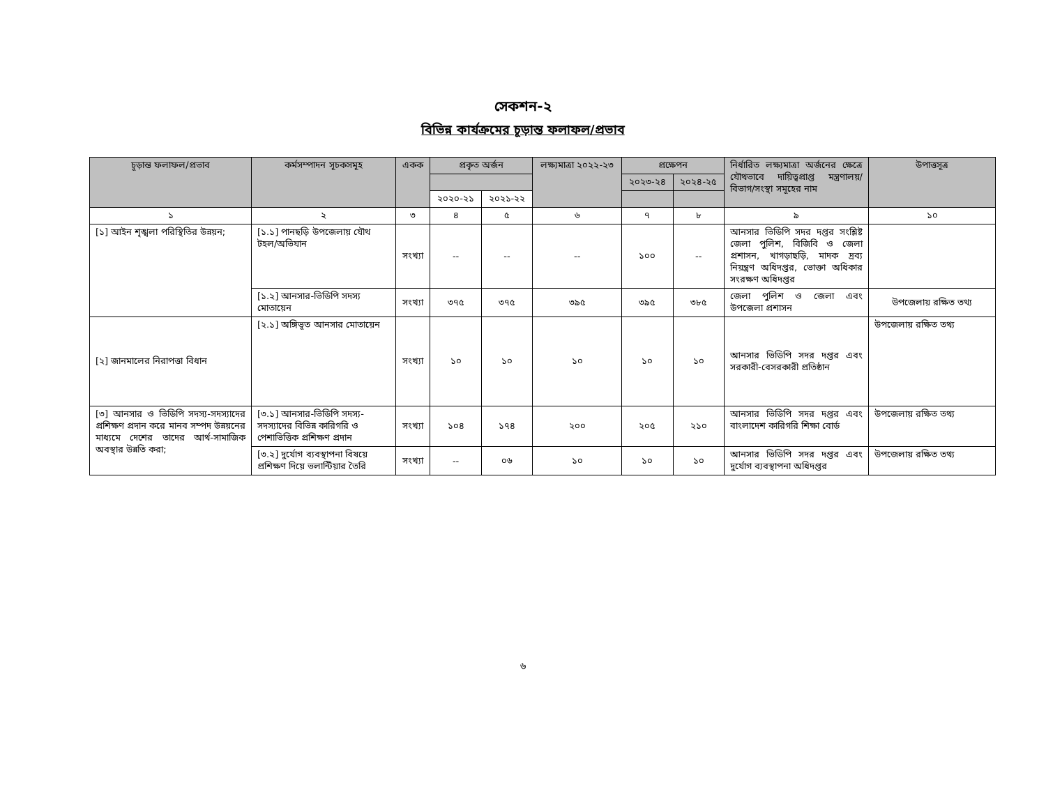সেকশন-২
বিভিন্ন কার্যক্রমের চূড়ান্ত ফলাফল/প্রভাব
| চূড়ান্ত ফলাফল/প্রভাব | কর্মসম্পাদন সূচকসমূহ | একক | প্রকৃত অর্জন | | লক্ষ্যমাত্রা ২০২২-২৩ | প্রক্ষেপন | | নির্ধারিত লক্ষ্যমাত্রা অর্জনের ক্ষেত্রে যৌথভাবে দায়িত্বপ্রাপ্ত মন্ত্রণালয়/ বিভাগ/সংস্থা সমূহের নাম | উপাত্তসূত্র |
| --- | --- | --- | --- | --- | --- | --- | --- | --- | --- |
| | | | | | | ২০২৩-২৪ | ২০২৪-২৫ | | |
| | | | ২০২০-২১ | ২০২১-২২ | | | | | |
| ১ | ২ | ৩ | ৪ | ৫ | ৬ | ৭ | ৮ | ৯ | ১০ |
| [১] আইন শৃঙ্খলা পরিস্থিতির উন্নয়ন; | [১.১] পানছড়ি উপজেলায় যৌথ টহল/অভিযান | সংখ্যা | -- | -- | -- | ১০০ | -- | আনসার ভিডিপি সদর দপ্তর সংশ্লিষ্ট জেলা পুলিশ, বিজিবি ও জেলা প্রশাসন, খাগড়াছড়ি, মাদক দ্রব্য নিয়ন্ত্রণ অধিদপ্তর, ভোক্তা অধিকার সংরক্ষণ অধিদপ্তর | |
| | [১.২] আনসার-ভিডিপি সদস্য মোতায়েন | সংখ্যা | ৩৭৫ | ৩৭৫ | ৩৯৫ | ৩৯৫ | ৩৮৫ | জেলা পুলিশ ও জেলা এবং উপজেলা প্রশাসন | উপজেলায় রক্ষিত তথ্য |
| [২] জানমালের নিরাপত্তা বিধান | [২.১] অঙ্গিভূত আনসার মোতায়েন | সংখ্যা | ১০ | ১০ | ১০ | ১০ | ১০ | আনসার ভিডিপি সদর দপ্তর এবং সরকারী-বেসরকারী প্রতিষ্ঠান | উপজেলায় রক্ষিত তথ্য |
| [৩] আনসার ও ভিডিপি সদস্য-সদস্যাদের প্রশিক্ষণ প্রদান করে মানব সম্পদ উন্নয়নের মাধ্যমে দেশের তাদের আর্থ-সামাজিক অবস্থার উন্নতি করা; | [৩.১] আনসার-ভিডিপি সদস্য-সদস্যাদের বিভিন্ন কারিগরি ও পেশাভিত্তিক প্রশিক্ষণ প্রদান | সংখ্যা | ১০৪ | ১৭৪ | ২০০ | ২০৫ | ২১০ | আনসার ভিডিপি সদর দপ্তর এবং বাংলাদেশ কারিগরি শিক্ষা বোর্ড | উপজেলায় রক্ষিত তথ্য |
| | [৩.২] দুর্যোগ ব্যবস্থাপনা বিষয়ে প্রশিক্ষণ দিয়ে ভলান্টিয়ার তৈরি | সংখ্যা | -- | ০৬ | ১০ | ১০ | ১০ | আনসার ভিডিপি সদর দপ্তর এবং দুর্যোগ ব্যবস্থাপনা অধিদপ্তর | উপজেলায় রক্ষিত তথ্য |
৬